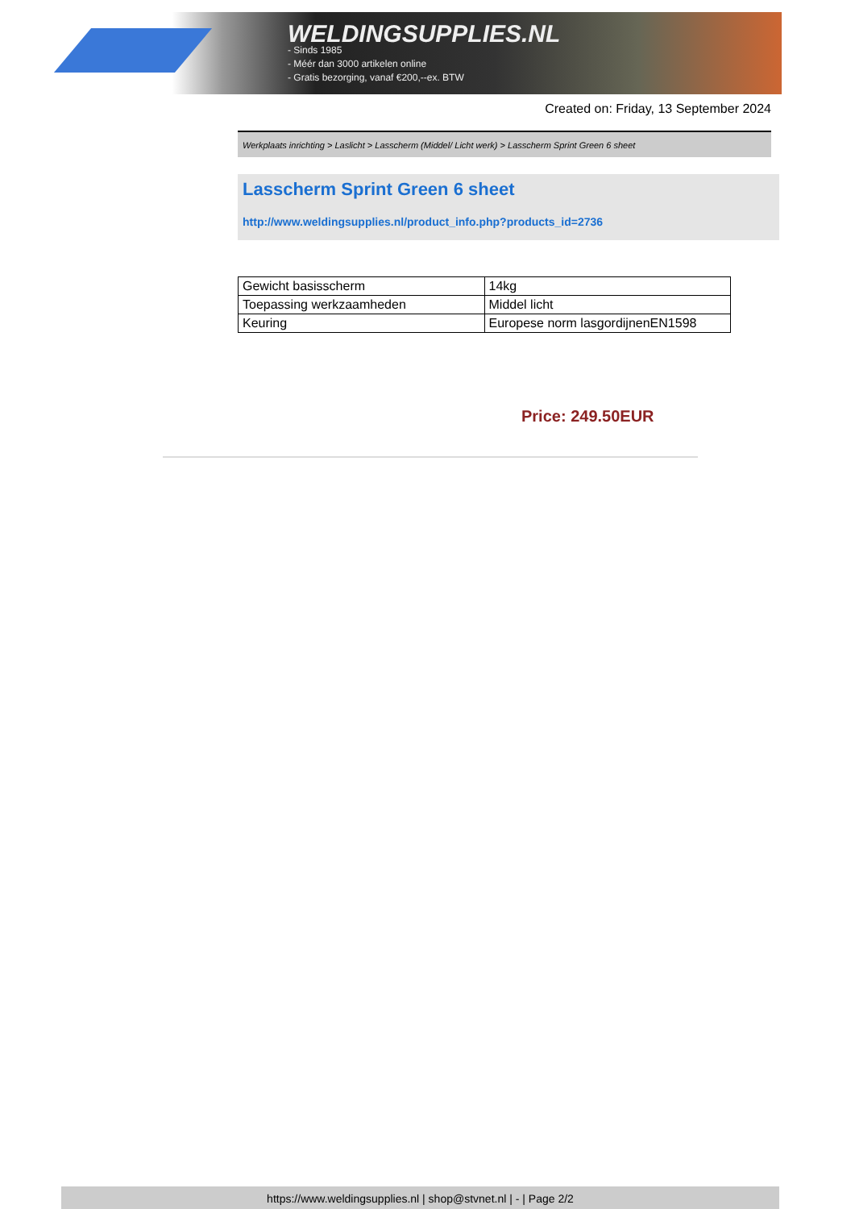WELDINGSUPPLIES.NL
- Sinds 1985
- Méér dan 3000 artikelen online
- Gratis bezorging, vanaf €200,--ex. BTW
Created on: Friday, 13 September 2024
Werkplaats inrichting > Laslicht > Lasscherm (Middel/ Licht werk) > Lasscherm Sprint Green 6 sheet
Lasscherm Sprint Green 6 sheet
http://www.weldingsupplies.nl/product_info.php?products_id=2736
| Gewicht basisscherm | 14kg |
| Toepassing werkzaamheden | Middel licht |
| Keuring | Europese norm lasgordijnenEN1598 |
Price: 249.50EUR
https://www.weldingsupplies.nl | shop@stvnet.nl | - | Page 2/2